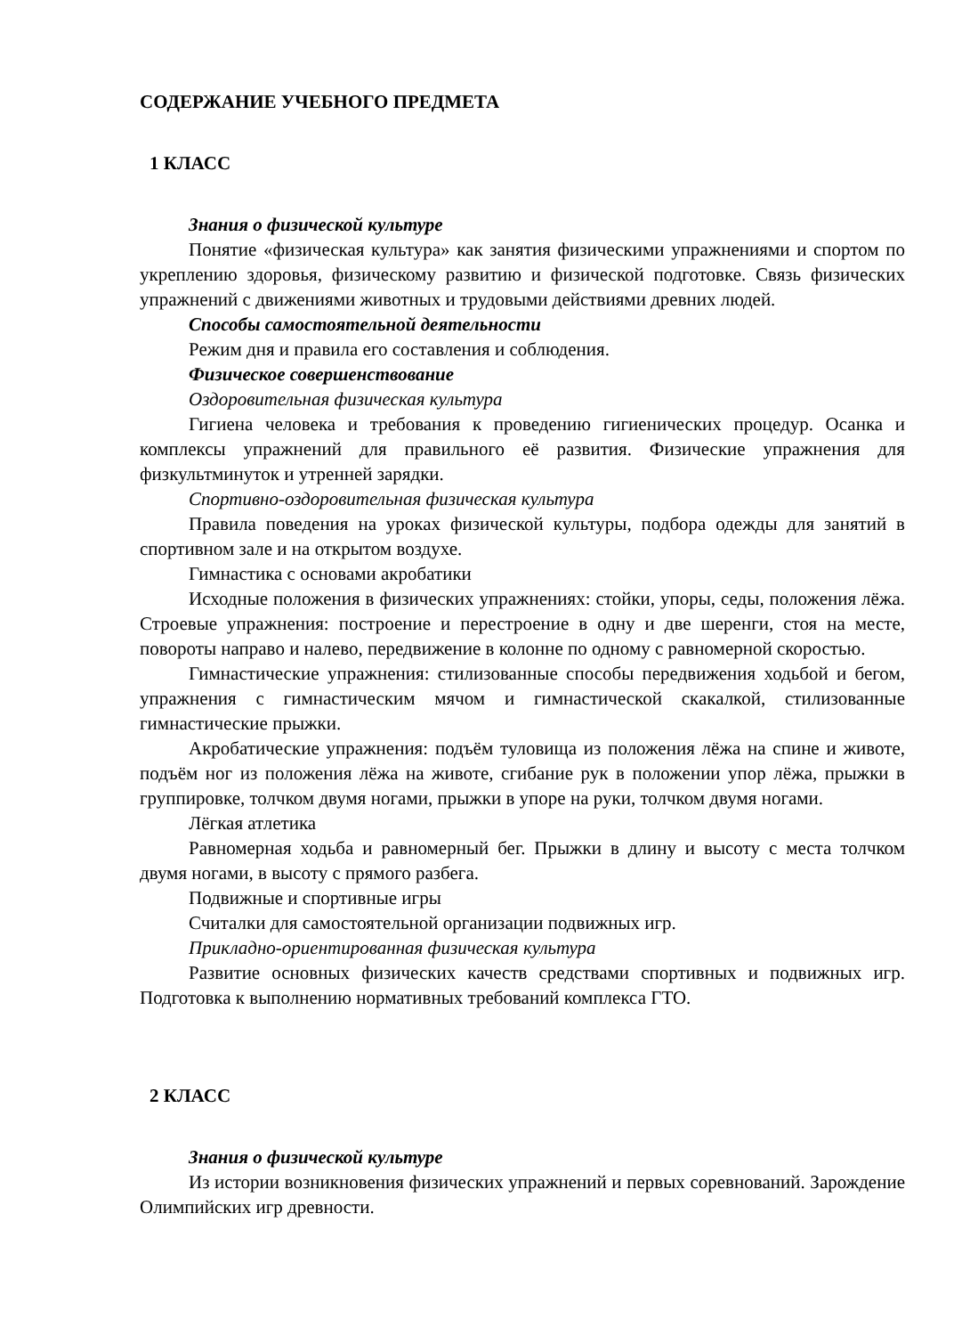СОДЕРЖАНИЕ УЧЕБНОГО ПРЕДМЕТА
1 КЛАСС
Знания о физической культуре
Понятие «физическая культура» как занятия физическими упражнениями и спортом по укреплению здоровья, физическому развитию и физической подготовке. Связь физических упражнений с движениями животных и трудовыми действиями древних людей.
Способы самостоятельной деятельности
Режим дня и правила его составления и соблюдения.
Физическое совершенствование
Оздоровительная физическая культура
Гигиена человека и требования к проведению гигиенических процедур. Осанка и комплексы упражнений для правильного её развития. Физические упражнения для физкультминуток и утренней зарядки.
Спортивно-оздоровительная физическая культура
Правила поведения на уроках физической культуры, подбора одежды для занятий в спортивном зале и на открытом воздухе.
Гимнастика с основами акробатики
Исходные положения в физических упражнениях: стойки, упоры, седы, положения лёжа. Строевые упражнения: построение и перестроение в одну и две шеренги, стоя на месте, повороты направо и налево, передвижение в колонне по одному с равномерной скоростью.
Гимнастические упражнения: стилизованные способы передвижения ходьбой и бегом, упражнения с гимнастическим мячом и гимнастической скакалкой, стилизованные гимнастические прыжки.
Акробатические упражнения: подъём туловища из положения лёжа на спине и животе, подъём ног из положения лёжа на животе, сгибание рук в положении упор лёжа, прыжки в группировке, толчком двумя ногами, прыжки в упоре на руки, толчком двумя ногами.
Лёгкая атлетика
Равномерная ходьба и равномерный бег. Прыжки в длину и высоту с места толчком двумя ногами, в высоту с прямого разбега.
Подвижные и спортивные игры
Считалки для самостоятельной организации подвижных игр.
Прикладно-ориентированная физическая культура
Развитие основных физических качеств средствами спортивных и подвижных игр. Подготовка к выполнению нормативных требований комплекса ГТО.
2 КЛАСС
Знания о физической культуре
Из истории возникновения физических упражнений и первых соревнований. Зарождение Олимпийских игр древности.